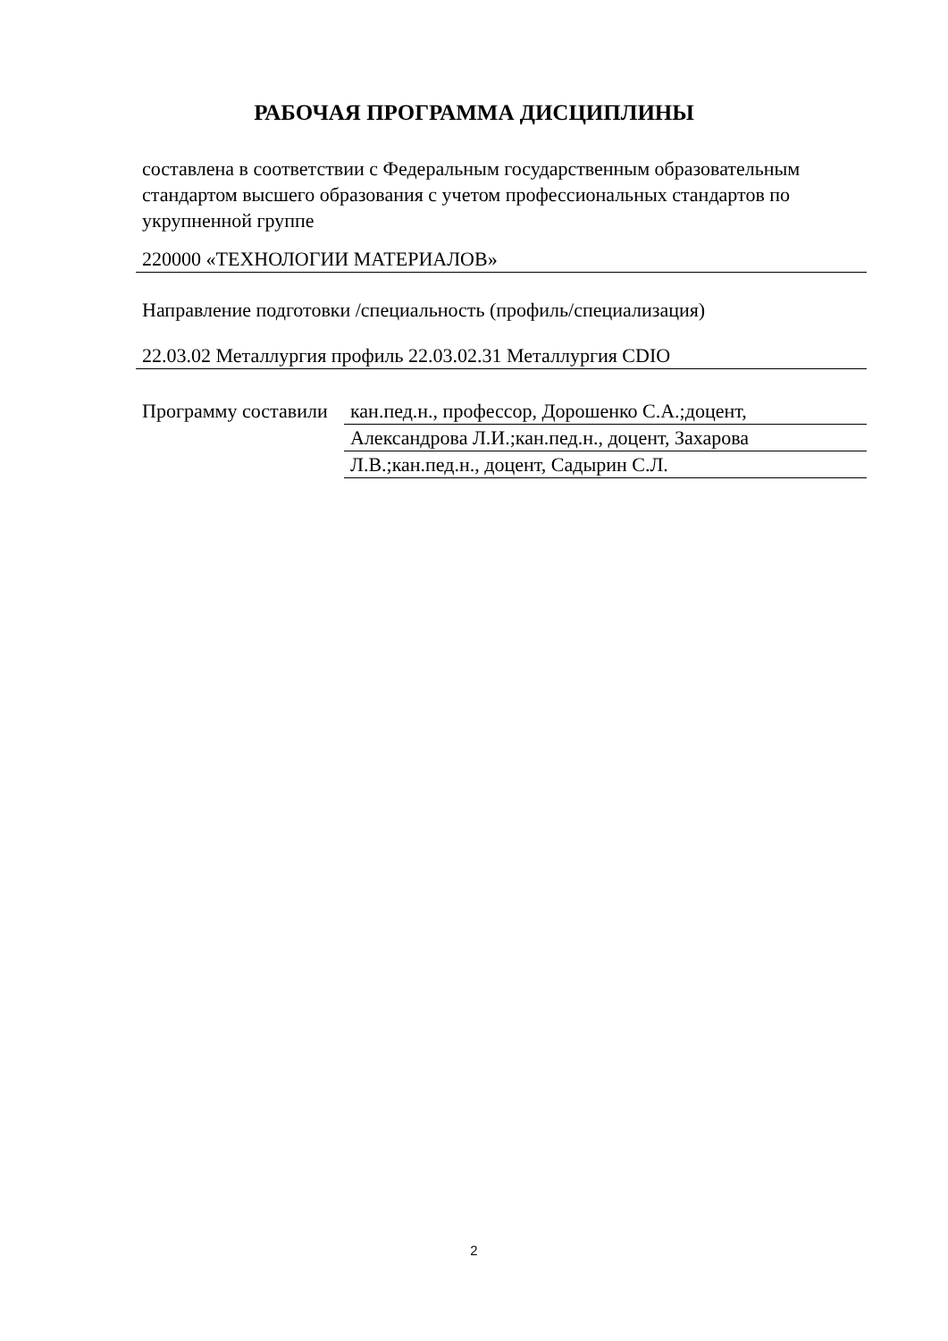РАБОЧАЯ ПРОГРАММА ДИСЦИПЛИНЫ
составлена в соответствии с Федеральным государственным образовательным стандартом высшего образования с учетом профессиональных стандартов по укрупненной группе
220000 «ТЕХНОЛОГИИ МАТЕРИАЛОВ»
Направление подготовки /специальность (профиль/специализация)
22.03.02 Металлургия профиль 22.03.02.31 Металлургия CDIO
Программу составили
кан.пед.н., профессор, Дорошенко С.А.;доцент,
Александрова Л.И.;кан.пед.н., доцент, Захарова
Л.В.;кан.пед.н., доцент, Садырин С.Л.
2